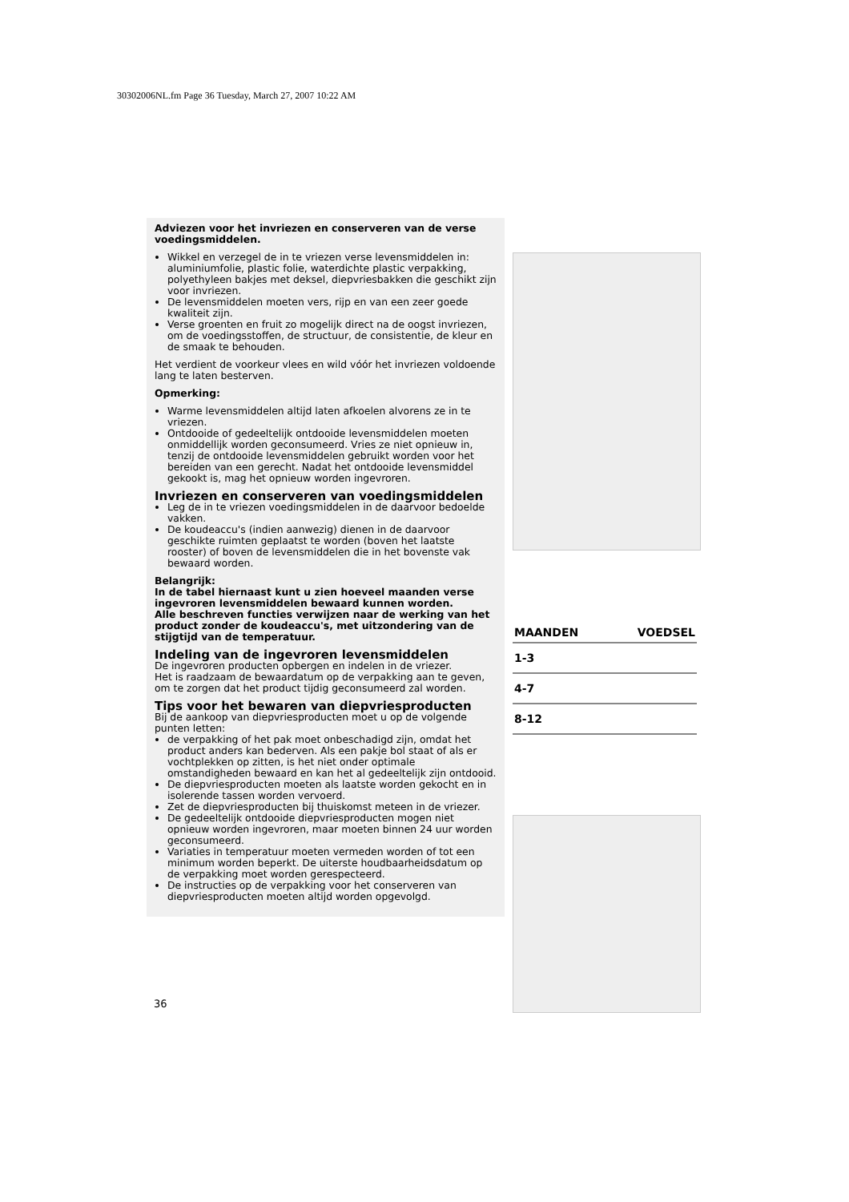30302006NL.fm Page 36 Tuesday, March 27, 2007 10:22 AM
Adviezen voor het invriezen en conserveren van de verse voedingsmiddelen.
Wikkel en verzegel de in te vriezen verse levensmiddelen in: aluminiumfolie, plastic folie, waterdichte plastic verpakking, polyethyleen bakjes met deksel, diepvriesbakken die geschikt zijn voor invriezen.
De levensmiddelen moeten vers, rijp en van een zeer goede kwaliteit zijn.
Verse groenten en fruit zo mogelijk direct na de oogst invriezen, om de voedingsstoffen, de structuur, de consistentie, de kleur en de smaak te behouden.
Het verdient de voorkeur vlees en wild vóór het invriezen voldoende lang te laten besterven.
Opmerking:
Warme levensmiddelen altijd laten afkoelen alvorens ze in te vriezen.
Ontdooide of gedeeltelijk ontdooide levensmiddelen moeten onmiddellijk worden geconsumeerd. Vries ze niet opnieuw in, tenzij de ontdooide levensmiddelen gebruikt worden voor het bereiden van een gerecht. Nadat het ontdooide levensmiddel gekookt is, mag het opnieuw worden ingevroren.
Invriezen en conserveren van voedingsmiddelen
Leg de in te vriezen voedingsmiddelen in de daarvoor bedoelde vakken.
De koudeaccu's (indien aanwezig) dienen in de daarvoor geschikte ruimten geplaatst te worden (boven het laatste rooster) of boven de levensmiddelen die in het bovenste vak bewaard worden.
Belangrijk:
In de tabel hiernaast kunt u zien hoeveel maanden verse ingevroren levensmiddelen bewaard kunnen worden.
Alle beschreven functies verwijzen naar de werking van het product zonder de koudeaccu's, met uitzondering van de stijgtijd van de temperatuur.
Indeling van de ingevroren levensmiddelen
De ingevroren producten opbergen en indelen in de vriezer.
Het is raadzaam de bewaardatum op de verpakking aan te geven, om te zorgen dat het product tijdig geconsumeerd zal worden.
Tips voor het bewaren van diepvriesproducten
Bij de aankoop van diepvriesproducten moet u op de volgende punten letten:
de verpakking of het pak moet onbeschadigd zijn, omdat het product anders kan bederven. Als een pakje bol staat of als er vochtplekken op zitten, is het niet onder optimale omstandigheden bewaard en kan het al gedeeltelijk zijn ontdooid.
De diepvriesproducten moeten als laatste worden gekocht en in isolerende tassen worden vervoerd.
Zet de diepvriesproducten bij thuiskomst meteen in de vriezer.
De gedeeltelijk ontdooide diepvriesproducten mogen niet opnieuw worden ingevroren, maar moeten binnen 24 uur worden geconsumeerd.
Variaties in temperatuur moeten vermeden worden of tot een minimum worden beperkt. De uiterste houdbaarheidsdatum op de verpakking moet worden gerespecteerd.
De instructies op de verpakking voor het conserveren van diepvriesproducten moeten altijd worden opgevolgd.
| MAANDEN | VOEDSEL |
| --- | --- |
| 1-3 | |
| 4-7 | |
| 8-12 | |
36